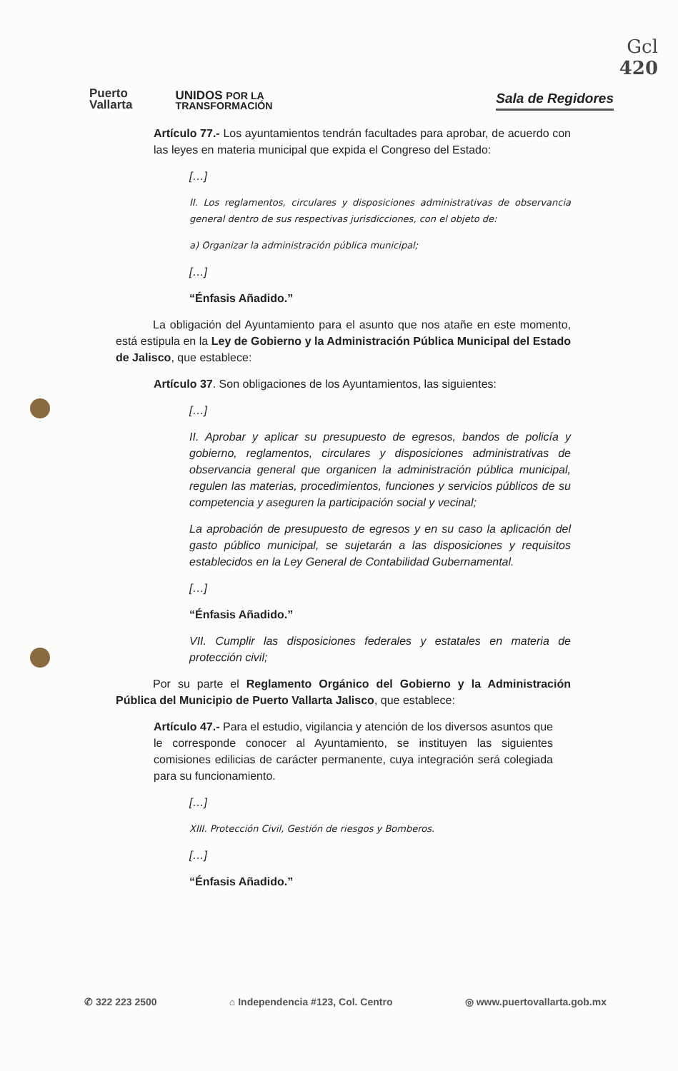Gcl
420
Puerto
Vallarta
UNIDOS POR LA
TRANSFORMACIÓN
Sala de Regidores
Artículo 77.- Los ayuntamientos tendrán facultades para aprobar, de acuerdo con las leyes en materia municipal que expida el Congreso del Estado:
[…]
II. Los reglamentos, circulares y disposiciones administrativas de observancia general dentro de sus respectivas jurisdicciones, con el objeto de:
a) Organizar la administración pública municipal;
[…]
“Énfasis Añadido.”
La obligación del Ayuntamiento para el asunto que nos atañe en este momento, está estipula en la Ley de Gobierno y la Administración Pública Municipal del Estado de Jalisco, que establece:
Artículo 37. Son obligaciones de los Ayuntamientos, las siguientes:
[…]
II. Aprobar y aplicar su presupuesto de egresos, bandos de policía y gobierno, reglamentos, circulares y disposiciones administrativas de observancia general que organicen la administración pública municipal, regulen las materias, procedimientos, funciones y servicios públicos de su competencia y aseguren la participación social y vecinal;
La aprobación de presupuesto de egresos y en su caso la aplicación del gasto público municipal, se sujetarán a las disposiciones y requisitos establecidos en la Ley General de Contabilidad Gubernamental.
[…]
“Énfasis Añadido.”
VII. Cumplir las disposiciones federales y estatales en materia de protección civil;
Por su parte el Reglamento Orgánico del Gobierno y la Administración Pública del Municipio de Puerto Vallarta Jalisco, que establece:
Artículo 47.- Para el estudio, vigilancia y atención de los diversos asuntos que le corresponde conocer al Ayuntamiento, se instituyen las siguientes comisiones edilicias de carácter permanente, cuya integración será colegiada para su funcionamiento.
[…]
XIII. Protección Civil, Gestión de riesgos y Bomberos.
[…]
“Énfasis Añadido.”
✆ 322 223 2500 ⌂ Independencia #123, Col. Centro ◎ www.puertovallarta.gob.mx